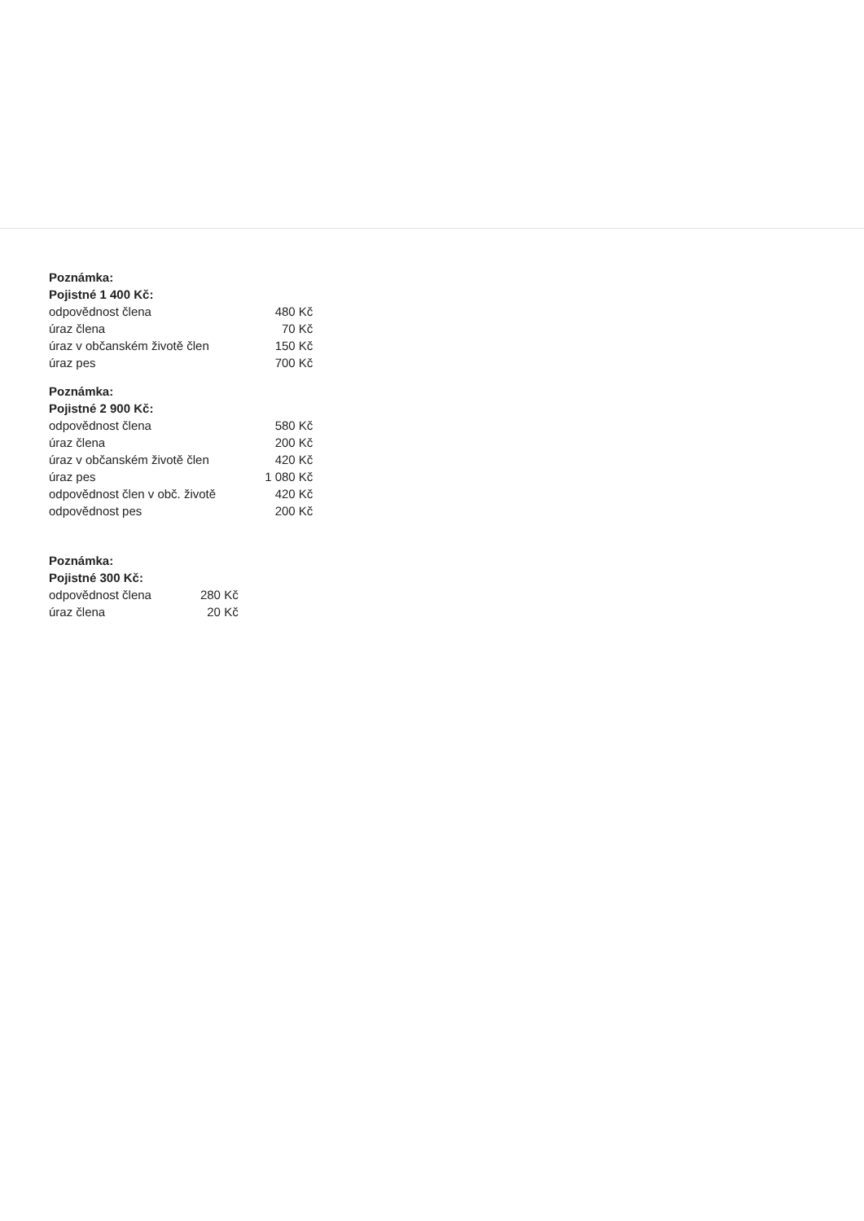| Poznámka: | |
| Pojistné 1 400 Kč: | |
| odpovědnost člena | 480 Kč |
| úraz člena | 70 Kč |
| úraz v občanském životě člen | 150 Kč |
| úraz pes | 700 Kč |
| Poznámka: | |
| Pojistné 2 900 Kč: | |
| odpovědnost člena | 580 Kč |
| úraz člena | 200 Kč |
| úraz v občanském životě člen | 420 Kč |
| úraz pes | 1 080 Kč |
| odpovědnost člen v obč. životě | 420 Kč |
| odpovědnost pes | 200 Kč |
| Poznámka: | |
| Pojistné 300 Kč: | |
| odpovědnost člena | 280 Kč |
| úraz člena | 20 Kč |